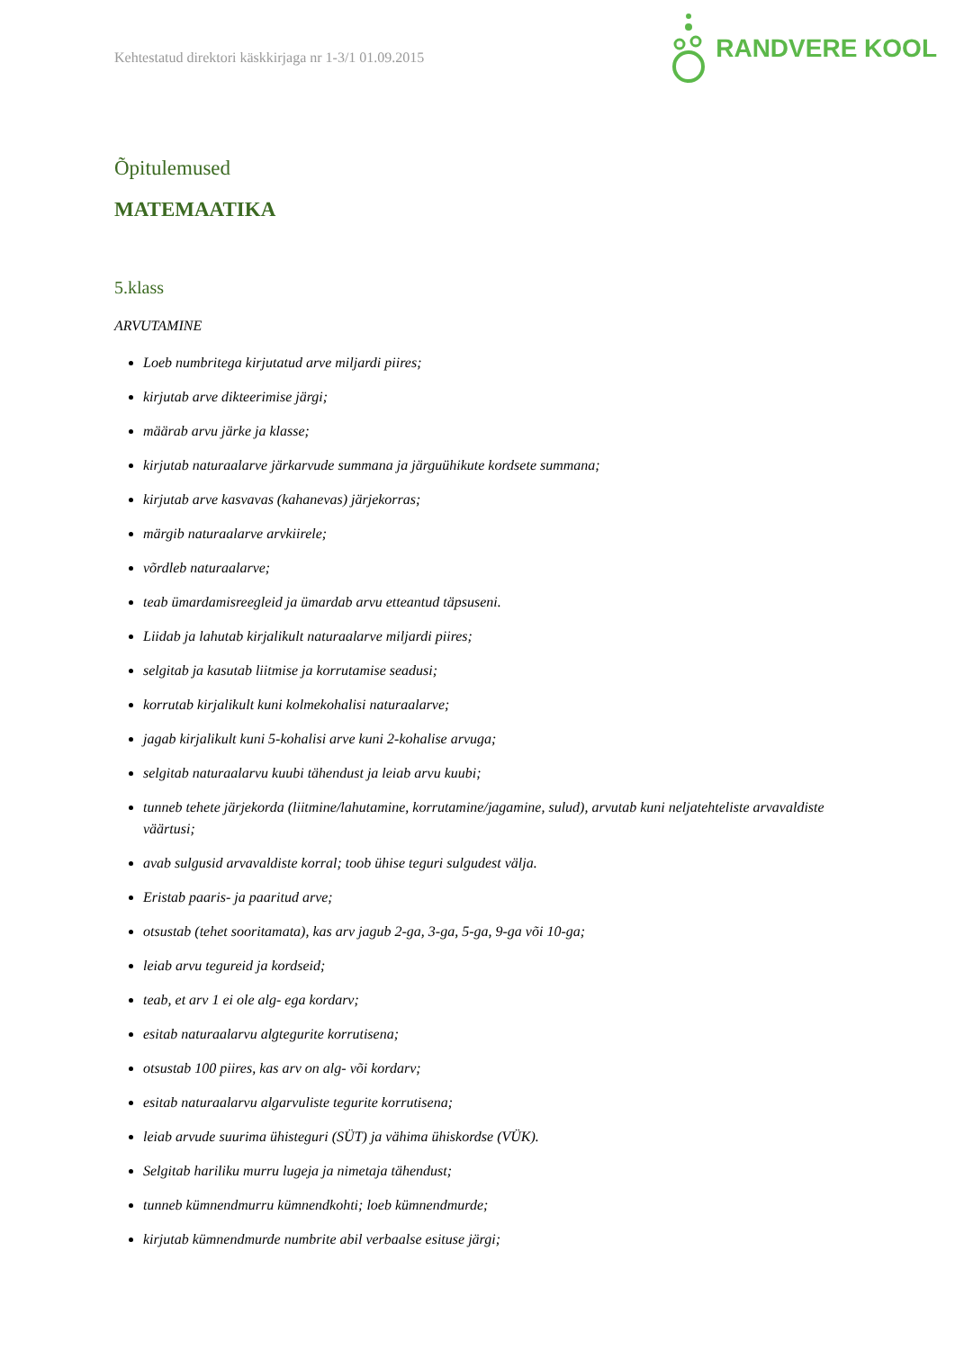Kehtestatud direktori käskkirjaga nr 1-3/1 01.09.2015
RANDVERE KOOL
Õpitulemused
MATEMAATIKA
5.klass
ARVUTAMINE
Loeb numbritega kirjutatud arve miljardi piires;
kirjutab arve dikteerimise järgi;
määrab arvu järke ja klasse;
kirjutab naturaalarve järkarvude summana ja järguühikute kordsete summana;
kirjutab arve kasvavas (kahanevas) järjekorras;
märgib naturaalarve arvkiirele;
võrdleb naturaalarve;
teab ümardamisreegleid ja ümardab arvu etteantud täpsuseni.
Liidab ja lahutab kirjalikult naturaalarve miljardi piires;
selgitab ja kasutab liitmise ja korrutamise seadusi;
korrutab kirjalikult kuni kolmekohalisi naturaalarve;
jagab kirjalikult kuni 5-kohalisi arve kuni 2-kohalise arvuga;
selgitab naturaalarvu kuubi tähendust ja leiab arvu kuubi;
tunneb tehete järjekorda (liitmine/lahutamine, korrutamine/jagamine, sulud), arvutab kuni neljatehteliste arvavaldiste väärtusi;
avab sulgusid arvavaldiste korral; toob ühise teguri sulgudest välja.
Eristab paaris- ja paaritud arve;
otsustab (tehet sooritamata), kas arv jagub 2-ga, 3-ga, 5-ga, 9-ga või 10-ga;
leiab arvu tegureid ja kordseid;
teab, et arv 1 ei ole alg- ega kordarv;
esitab naturaalarvu algtegurite korrutisena;
otsustab 100 piires, kas arv on alg- või kordarv;
esitab naturaalarvu algarvuliste tegurite korrutisena;
leiab arvude suurima ühisteguri (SÜT) ja vähima ühiskordse (VÜK).
Selgitab hariliku murru lugeja ja nimetaja tähendust;
tunneb kümnendmurru kümnendkohti; loeb kümnendmurde;
kirjutab kümnendmurde numbrite abil verbaalse esituse järgi;